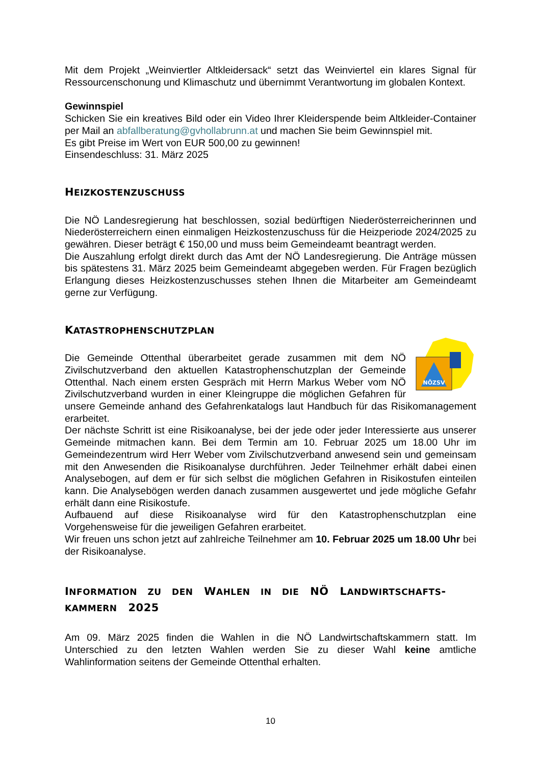Mit dem Projekt „Weinviertler Altkleidersack“ setzt das Weinviertel ein klares Signal für Ressourcenschonung und Klimaschutz und übernimmt Verantwortung im globalen Kontext.
Gewinnspiel
Schicken Sie ein kreatives Bild oder ein Video Ihrer Kleiderspende beim Altkleider-Container per Mail an abfallberatung@gvhollabrunn.at und machen Sie beim Gewinnspiel mit.
Es gibt Preise im Wert von EUR 500,00 zu gewinnen!
Einsendeschluss: 31. März 2025
HEIZKOSTENZUSCHUSS
Die NÖ Landesregierung hat beschlossen, sozial bedürftigen Niederösterreicherinnen und Niederösterreichern einen einmaligen Heizkostenzuschuss für die Heizperiode 2024/2025 zu gewähren. Dieser beträgt € 150,00 und muss beim Gemeindeamt beantragt werden.
Die Auszahlung erfolgt direkt durch das Amt der NÖ Landesregierung. Die Anträge müssen bis spätestens 31. März 2025 beim Gemeindeamt abgegeben werden. Für Fragen bezüglich Erlangung dieses Heizkostenzuschusses stehen Ihnen die Mitarbeiter am Gemeindeamt gerne zur Verfügung.
KATASTROPHENSCHUTZPLAN
NÖZSV
Die Gemeinde Ottenthal überarbeitet gerade zusammen mit dem NÖ Zivilschutzverband den aktuellen Katastrophenschutzplan der Gemeinde Ottenthal. Nach einem ersten Gespräch mit Herrn Markus Weber vom NÖ Zivilschutzverband wurden in einer Kleingruppe die möglichen Gefahren für unsere Gemeinde anhand des Gefahrenkatalogs laut Handbuch für das Risikomanagement erarbeitet.
Der nächste Schritt ist eine Risikoanalyse, bei der jede oder jeder Interessierte aus unserer Gemeinde mitmachen kann. Bei dem Termin am 10. Februar 2025 um 18.00 Uhr im Gemeindezentrum wird Herr Weber vom Zivilschutzverband anwesend sein und gemeinsam mit den Anwesenden die Risikoanalyse durchführen. Jeder Teilnehmer erhält dabei einen Analysebogen, auf dem er für sich selbst die möglichen Gefahren in Risikostufen einteilen kann. Die Analysebögen werden danach zusammen ausgewertet und jede mögliche Gefahr erhält dann eine Risikostufe.
Aufbauend auf diese Risikoanalyse wird für den Katastrophenschutzplan eine Vorgehensweise für die jeweiligen Gefahren erarbeitet.
Wir freuen uns schon jetzt auf zahlreiche Teilnehmer am 10. Februar 2025 um 18.00 Uhr bei der Risikoanalyse.
INFORMATION ZU DEN WAHLEN IN DIE NÖ LANDWIRTSCHAFTS-
KAMMERN 2025
Am 09. März 2025 finden die Wahlen in die NÖ Landwirtschaftskammern statt. Im Unterschied zu den letzten Wahlen werden Sie zu dieser Wahl keine amtliche Wahlinformation seitens der Gemeinde Ottenthal erhalten.
10